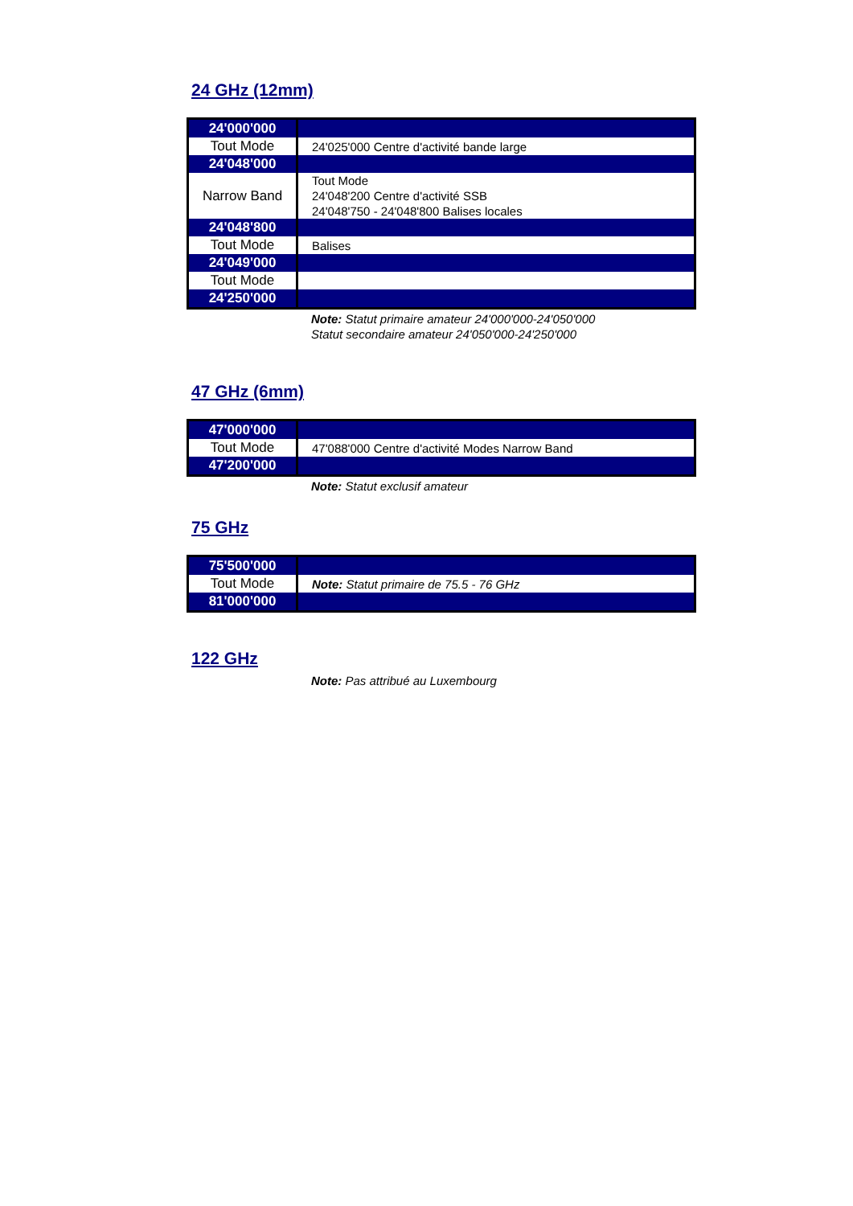24 GHz (12mm)
| 24'000'000 | |
| Tout Mode | 24'025'000 Centre d'activité bande large |
| 24'048'000 | |
| Narrow Band | Tout Mode 24'048'200 Centre d'activité SSB 24'048'750 - 24'048'800 Balises locales |
| 24'048'800 | |
| Tout Mode | Balises |
| 24'049'000 | |
| Tout Mode | |
| 24'250'000 | |
Note: Statut primaire amateur 24'000'000-24'050'000
Statut secondaire amateur 24'050'000-24'250'000
47 GHz (6mm)
| 47'000'000 | |
| Tout Mode | 47'088'000 Centre d'activité Modes Narrow Band |
| 47'200'000 | |
Note: Statut exclusif amateur
75 GHz
| 75'500'000 | |
| Tout Mode | Note: Statut primaire de 75.5 - 76 GHz |
| 81'000'000 | |
122 GHz
Note: Pas attribué au Luxembourg